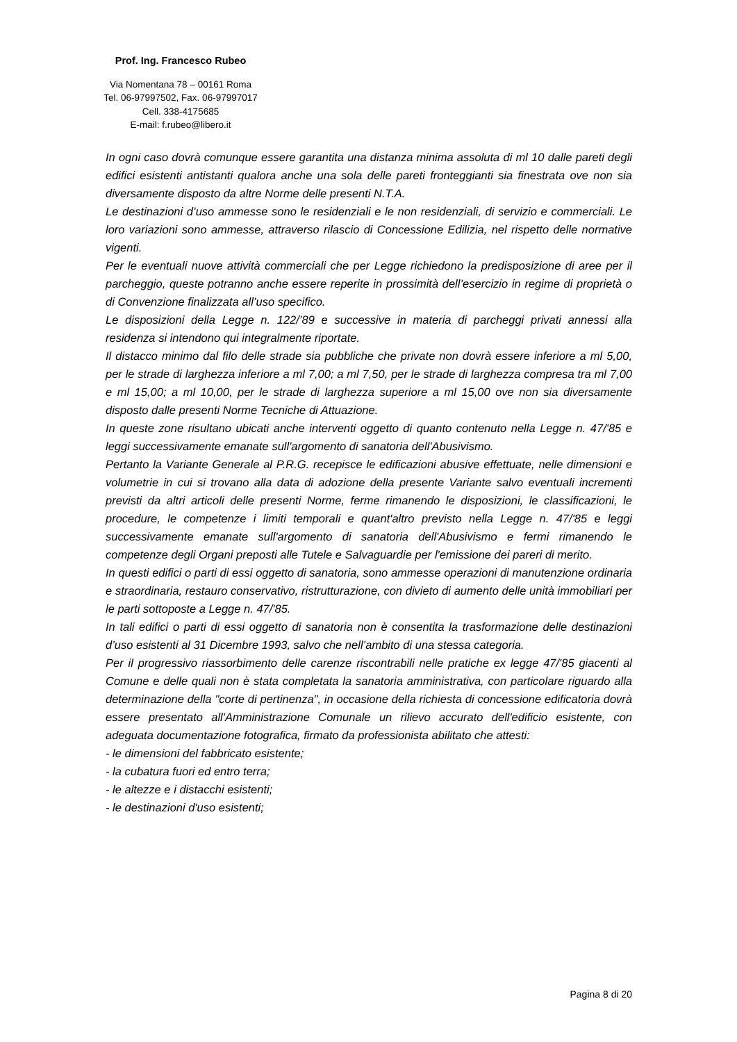Prof. Ing. Francesco Rubeo
Via Nomentana 78 – 00161 Roma
Tel. 06-97997502, Fax. 06-97997017
Cell. 338-4175685
E-mail: f.rubeo@libero.it
In ogni caso dovrà comunque essere garantita una distanza minima assoluta di ml 10 dalle pareti degli edifici esistenti antistanti qualora anche una sola delle pareti fronteggianti sia finestrata ove non sia diversamente disposto da altre Norme delle presenti N.T.A.
Le destinazioni d’uso ammesse sono le residenziali e le non residenziali, di servizio e commerciali. Le loro variazioni sono ammesse, attraverso rilascio di Concessione Edilizia, nel rispetto delle normative vigenti.
Per le eventuali nuove attività commerciali che per Legge richiedono la predisposizione di aree per il parcheggio, queste potranno anche essere reperite in prossimità dell’esercizio in regime di proprietà o di Convenzione finalizzata all’uso specifico.
Le disposizioni della Legge n. 122/’89 e successive in materia di parcheggi privati annessi alla residenza si intendono qui integralmente riportate.
Il distacco minimo dal filo delle strade sia pubbliche che private non dovrà essere inferiore a ml 5,00, per le strade di larghezza inferiore a ml 7,00; a ml 7,50, per le strade di larghezza compresa tra ml 7,00 e ml 15,00; a ml 10,00, per le strade di larghezza superiore a ml 15,00 ove non sia diversamente disposto dalle presenti Norme Tecniche di Attuazione.
In queste zone risultano ubicati anche interventi oggetto di quanto contenuto nella Legge n. 47/'85 e leggi successivamente emanate sull'argomento di sanatoria dell'Abusivismo.
Pertanto la Variante Generale al P.R.G. recepisce le edificazioni abusive effettuate, nelle dimensioni e volumetrie in cui si trovano alla data di adozione della presente Variante salvo eventuali incrementi previsti da altri articoli delle presenti Norme, ferme rimanendo le disposizioni, le classificazioni, le procedure, le competenze i limiti temporali e quant'altro previsto nella Legge n. 47/'85 e leggi successivamente emanate sull'argomento di sanatoria dell'Abusivismo e fermi rimanendo le competenze degli Organi preposti alle Tutele e Salvaguardie per l'emissione dei pareri di merito.
In questi edifici o parti di essi oggetto di sanatoria, sono ammesse operazioni di manutenzione ordinaria e straordinaria, restauro conservativo, ristrutturazione, con divieto di aumento delle unità immobiliari per le parti sottoposte a Legge n. 47/'85.
In tali edifici o parti di essi oggetto di sanatoria non è consentita la trasformazione delle destinazioni d’uso esistenti al 31 Dicembre 1993, salvo che nell’ambito di una stessa categoria.
Per il progressivo riassorbimento delle carenze riscontrabili nelle pratiche ex legge 47/'85 giacenti al Comune e delle quali non è stata completata la sanatoria amministrativa, con particolare riguardo alla determinazione della "corte di pertinenza", in occasione della richiesta di concessione edificatoria dovrà essere presentato all'Amministrazione Comunale un rilievo accurato dell'edificio esistente, con adeguata documentazione fotografica, firmato da professionista abilitato che attesti:
- le dimensioni del fabbricato esistente;
- la cubatura fuori ed entro terra;
- le altezze e i distacchi esistenti;
- le destinazioni d'uso esistenti;
Pagina 8 di 20